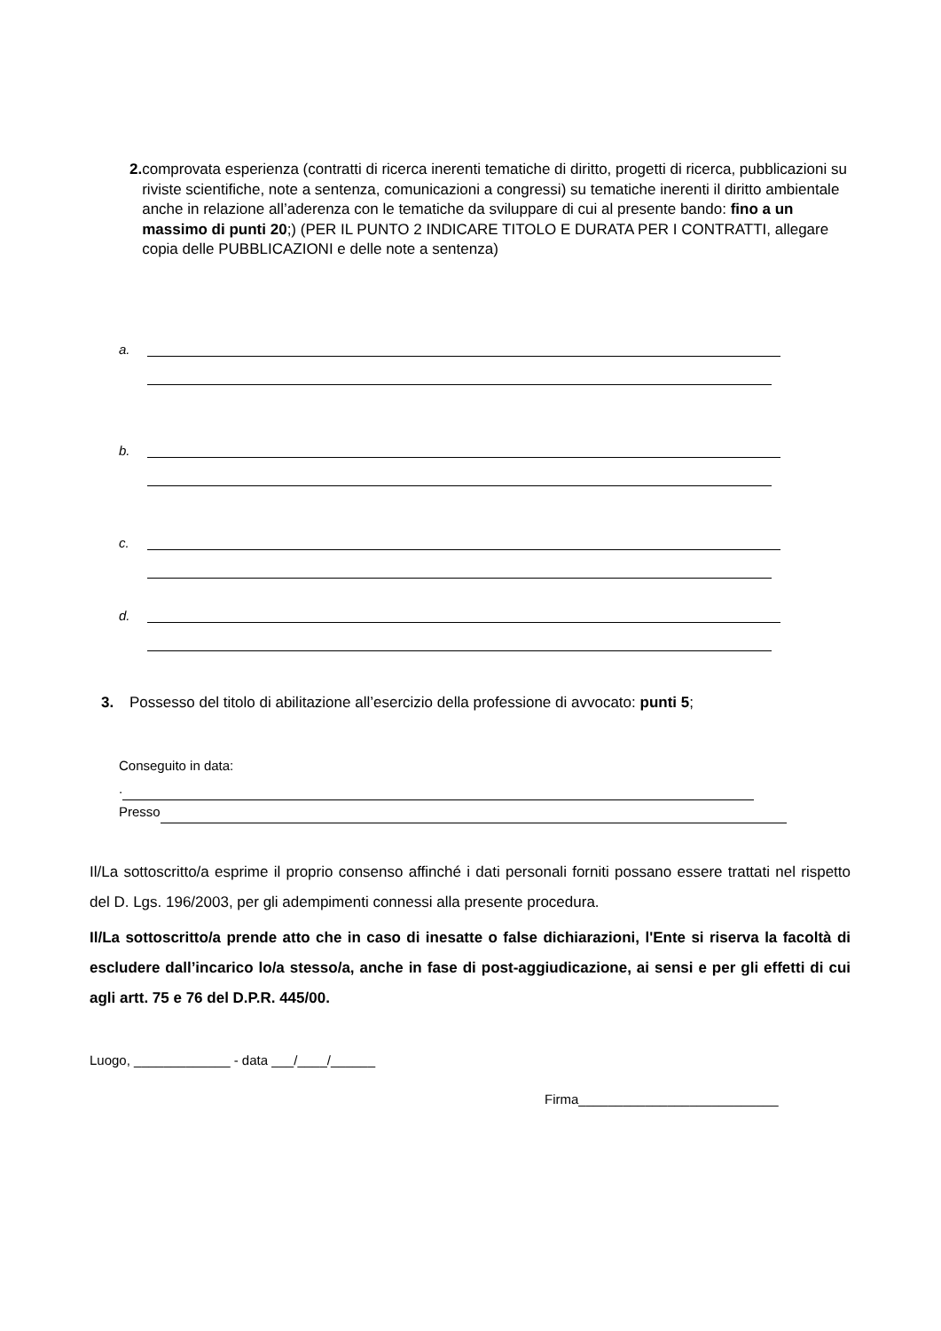2. comprovata esperienza (contratti di ricerca inerenti tematiche di diritto, progetti di ricerca, pubblicazioni su riviste scientifiche, note a sentenza, comunicazioni a congressi) su tematiche inerenti il diritto ambientale anche in relazione all’aderenza con le tematiche da sviluppare di cui al presente bando: fino a un massimo di punti 20;) (PER IL PUNTO 2 INDICARE TITOLO E DURATA PER I CONTRATTI, allegare copia delle PUBBLICAZIONI e delle note a sentenza)
a.
b.
c.
d.
3. Possesso del titolo di abilitazione all’esercizio della professione di avvocato: punti 5;
Conseguito in data:
.
Presso
Il/La sottoscritto/a esprime il proprio consenso affinché i dati personali forniti possano essere trattati nel rispetto del D. Lgs. 196/2003, per gli adempimenti connessi alla presente procedura.
Il/La sottoscritto/a prende atto che in caso di inesatte o false dichiarazioni, l'Ente si riserva la facoltà di escludere dall’incarico lo/a stesso/a, anche in fase di post-aggiudicazione, ai sensi e per gli effetti di cui agli artt. 75 e 76 del D.P.R. 445/00.
Luogo, _____________ - data ___/____/______
Firma___________________________